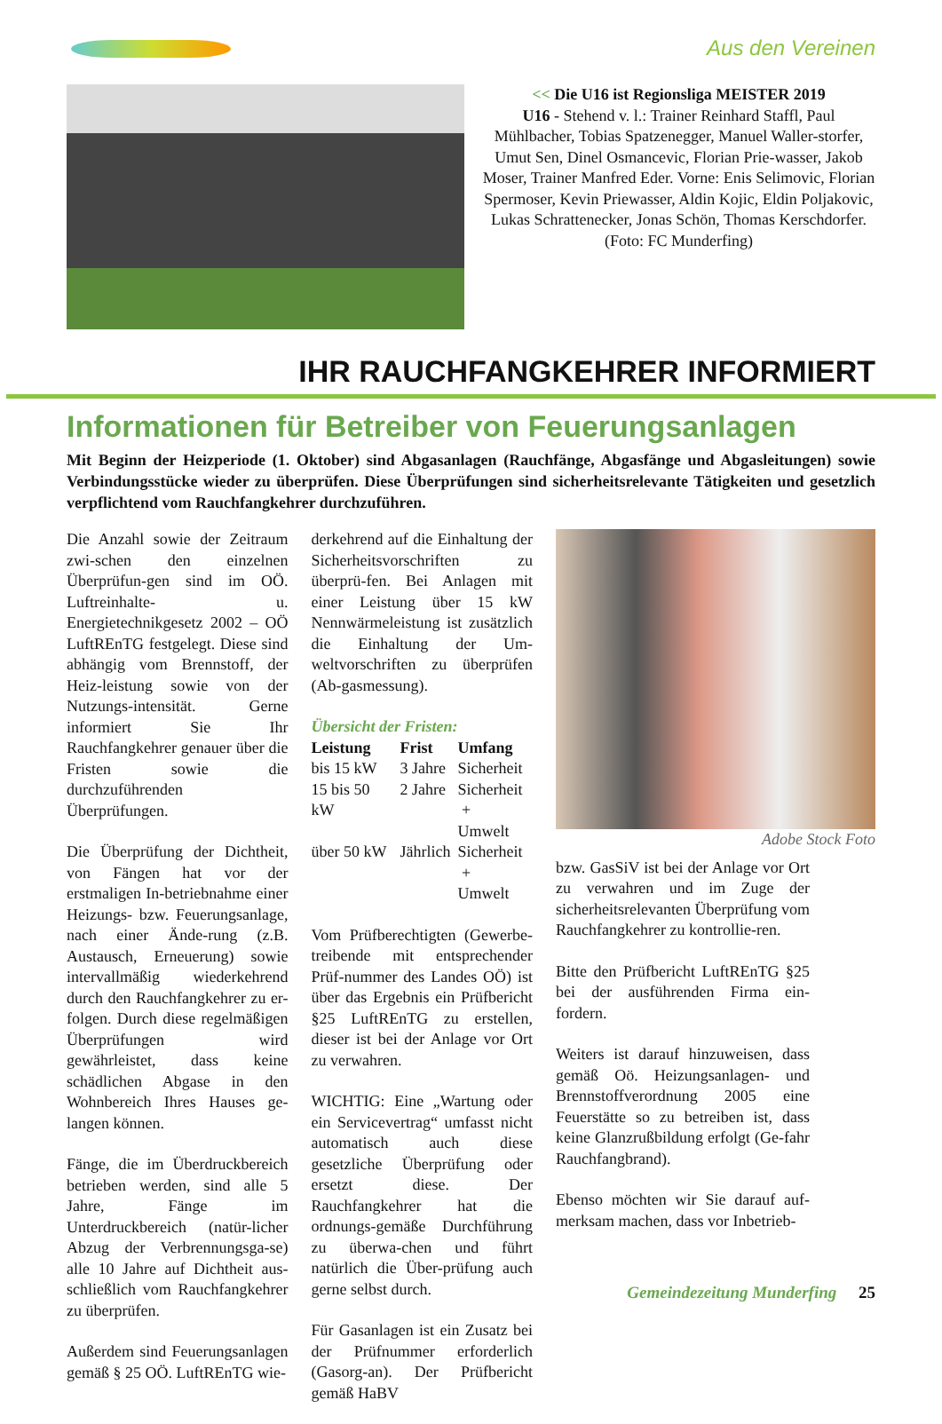Aus den Vereinen
<< Die U16 ist Regionsliga MEISTER 2019
U16 - Stehend v. l.: Trainer Reinhard Staffl, Paul Mühlbacher, Tobias Spatzenegger, Manuel Waller-storfer, Umut Sen, Dinel Osmancevic, Florian Prie-wasser, Jakob Moser, Trainer Manfred Eder. Vorne: Enis Selimovic, Florian Spermoser, Kevin Priewasser, Aldin Kojic, Eldin Poljakovic, Lukas Schrattenecker, Jonas Schön, Thomas Kerschdorfer. (Foto: FC Munderfing)
IHR RAUCHFANGKEHRER INFORMIERT
Informationen für Betreiber von Feuerungsanlagen
Mit Beginn der Heizperiode (1. Oktober) sind Abgasanlagen (Rauchfänge, Abgasfänge und Abgasleitungen) sowie Verbindungsstücke wieder zu überprüfen. Diese Überprüfungen sind sicherheitsrelevante Tätigkeiten und gesetzlich verpflichtend vom Rauchfangkehrer durchzuführen.
Die Anzahl sowie der Zeitraum zwi-schen den einzelnen Überprüfun-gen sind im OÖ. Luftreinhalte- u. Energietechnikgesetz 2002 – OÖ LuftREnTG festgelegt. Diese sind abhängig vom Brennstoff, der Heiz-leistung sowie von der Nutzungs-intensität. Gerne informiert Sie Ihr Rauchfangkehrer genauer über die Fristen sowie die durchzuführenden Überprüfungen.
Die Überprüfung der Dichtheit, von Fängen hat vor der erstmaligen In-betriebnahme einer Heizungs- bzw. Feuerungsanlage, nach einer Ände-rung (z.B. Austausch, Erneuerung) sowie intervallmäßig wiederkehrend durch den Rauchfangkehrer zu er-folgen. Durch diese regelmäßigen Überprüfungen wird gewährleistet, dass keine schädlichen Abgase in den Wohnbereich Ihres Hauses ge-langen können.
Fänge, die im Überdruckbereich betrieben werden, sind alle 5 Jahre, Fänge im Unterdruckbereich (natür-licher Abzug der Verbrennungsga-se) alle 10 Jahre auf Dichtheit aus-schließlich vom Rauchfangkehrer zu überprüfen.
Außerdem sind Feuerungsanlagen gemäß § 25 OÖ. LuftREnTG wie-
derkehrend auf die Einhaltung der Sicherheitsvorschriften zu überprü-fen. Bei Anlagen mit einer Leistung über 15 kW Nennwärmeleistung ist zusätzlich die Einhaltung der Um-weltvorschriften zu überprüfen (Ab-gasmessung).
Übersicht der Fristen:
| Leistung | Frist | Umfang |
| --- | --- | --- |
| bis 15 kW | 3 Jahre | Sicherheit |
| 15 bis 50 kW | 2 Jahre | Sicherheit + Umwelt |
| über 50 kW | Jährlich | Sicherheit + Umwelt |
Vom Prüfberechtigten (Gewerbe-treibende mit entsprechender Prüf-nummer des Landes OÖ) ist über das Ergebnis ein Prüfbericht §25 LuftREnTG zu erstellen, dieser ist bei der Anlage vor Ort zu verwahren.
WICHTIG: Eine „Wartung oder ein Servicevertrag“ umfasst nicht automatisch auch diese gesetzliche Überprüfung oder ersetzt diese. Der Rauchfangkehrer hat die ordnungs-gemäße Durchführung zu überwa-chen und führt natürlich die Über-prüfung auch gerne selbst durch.
Für Gasanlagen ist ein Zusatz bei der Prüfnummer erforderlich (Gasorg-an). Der Prüfbericht gemäß HaBV
Adobe Stock Foto
bzw. GasSiV ist bei der Anlage vor Ort zu verwahren und im Zuge der sicherheitsrelevanten Überprüfung vom Rauchfangkehrer zu kontrollie-ren.
Bitte den Prüfbericht LuftREnTG §25 bei der ausführenden Firma ein-fordern.
Weiters ist darauf hinzuweisen, dass gemäß Oö. Heizungsanlagen- und Brennstoffverordnung 2005 eine Feuerstätte so zu betreiben ist, dass keine Glanzrußbildung erfolgt (Ge-fahr Rauchfangbrand).
Ebenso möchten wir Sie darauf auf-merksam machen, dass vor Inbetrieb-
Gemeindezeitung Munderfing 25